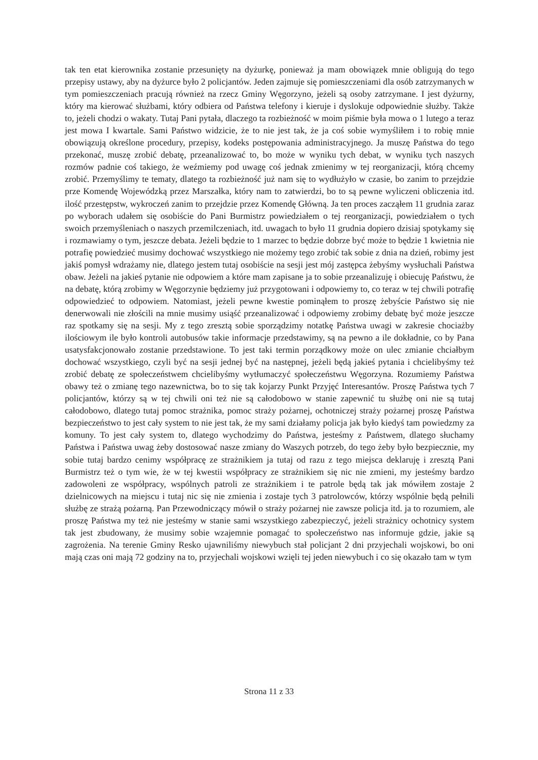tak ten etat kierownika zostanie przesunięty na dyżurkę, ponieważ ja mam obowiązek mnie obligują do tego przepisy ustawy, aby na dyżurce było 2 policjantów. Jeden zajmuje się pomieszczeniami dla osób zatrzymanych w tym pomieszczeniach pracują również na rzecz Gminy Węgorzyno, jeżeli są osoby zatrzymane. I jest dyżurny, który ma kierować służbami, który odbiera od Państwa telefony i kieruje i dyslokuje odpowiednie służby. Także to, jeżeli chodzi o wakaty. Tutaj Pani pytała, dlaczego ta rozbieżność w moim piśmie była mowa o 1 lutego a teraz jest mowa I kwartale. Sami Państwo widzicie, że to nie jest tak, że ja coś sobie wymyśliłem i to robię mnie obowiązują określone procedury, przepisy, kodeks postępowania administracyjnego. Ja muszę Państwa do tego przekonać, muszę zrobić debatę, przeanalizować to, bo może w wyniku tych debat, w wyniku tych naszych rozmów padnie coś takiego, że weźmiemy pod uwagę coś jednak zmienimy w tej reorganizacji, którą chcemy zrobić. Przemyślimy te tematy, dlatego ta rozbieżność już nam się to wydłużyło w czasie, bo zanim to przejdzie prze Komendę Wojewódzką przez Marszałka, który nam to zatwierdzi, bo to są pewne wyliczeni obliczenia itd. ilość przestępstw, wykroczeń zanim to przejdzie przez Komendę Główną. Ja ten proces zacząłem 11 grudnia zaraz po wyborach udałem się osobiście do Pani Burmistrz powiedziałem o tej reorganizacji, powiedziałem o tych swoich przemyśleniach o naszych przemilczeniach, itd. uwagach to było 11 grudnia dopiero dzisiaj spotykamy się i rozmawiamy o tym, jeszcze debata. Jeżeli będzie to 1 marzec to będzie dobrze być może to będzie 1 kwietnia nie potrafię powiedzieć musimy dochować wszystkiego nie możemy tego zrobić tak sobie z dnia na dzień, robimy jest jakiś pomysł wdrażamy nie, dlatego jestem tutaj osobiście na sesji jest mój zastępca żebyśmy wysłuchali Państwa obaw. Jeżeli na jakieś pytanie nie odpowiem a które mam zapisane ja to sobie przeanalizuję i obiecuję Państwu, że na debatę, którą zrobimy w Węgorzynie będziemy już przygotowani i odpowiemy to, co teraz w tej chwili potrafię odpowiedzieć to odpowiem. Natomiast, jeżeli pewne kwestie pominąłem to proszę żebyście Państwo się nie denerwowali nie złościli na mnie musimy usiąść przeanalizować i odpowiemy zrobimy debatę być może jeszcze raz spotkamy się na sesji. My z tego zresztą sobie sporządzimy notatkę Państwa uwagi w zakresie chociażby ilościowym ile było kontroli autobusów takie informacje przedstawimy, są na pewno a ile dokładnie, co by Pana usatysfakcjonowało zostanie przedstawione. To jest taki termin porządkowy może on ulec zmianie chciałbym dochować wszystkiego, czyli być na sesji jednej być na następnej, jeżeli będą jakieś pytania i chcielibyśmy też zrobić debatę ze społeczeństwem chcielibyśmy wytłumaczyć społeczeństwu Węgorzyna. Rozumiemy Państwa obawy też o zmianę tego nazewnictwa, bo to się tak kojarzy Punkt Przyjęć Interesantów. Proszę Państwa tych 7 policjantów, którzy są w tej chwili oni też nie są całodobowo w stanie zapewnić tu służbę oni nie są tutaj całodobowo, dlatego tutaj pomoc strażnika, pomoc straży pożarnej, ochotniczej straży pożarnej proszę Państwa bezpieczeństwo to jest cały system to nie jest tak, że my sami działamy policja jak było kiedyś tam powiedzmy za komuny. To jest cały system to, dlatego wychodzimy do Państwa, jesteśmy z Państwem, dlatego słuchamy Państwa i Państwa uwag żeby dostosować nasze zmiany do Waszych potrzeb, do tego żeby było bezpiecznie, my sobie tutaj bardzo cenimy współpracę ze strażnikiem ja tutaj od razu z tego miejsca deklaruję i zresztą Pani Burmistrz też o tym wie, że w tej kwestii współpracy ze strażnikiem się nic nie zmieni, my jesteśmy bardzo zadowoleni ze współpracy, wspólnych patroli ze strażnikiem i te patrole będą tak jak mówiłem zostaje 2 dzielnicowych na miejscu i tutaj nic się nie zmienia i zostaje tych 3 patrolowców, którzy wspólnie będą pełnili służbę ze strażą pożarną. Pan Przewodniczący mówił o straży pożarnej nie zawsze policja itd. ja to rozumiem, ale proszę Państwa my też nie jesteśmy w stanie sami wszystkiego zabezpieczyć, jeżeli strażnicy ochotnicy system tak jest zbudowany, że musimy sobie wzajemnie pomagać to społeczeństwo nas informuje gdzie, jakie są zagrożenia. Na terenie Gminy Resko ujawniliśmy niewybuch stał policjant 2 dni przyjechali wojskowi, bo oni mają czas oni mają 72 godziny na to, przyjechali wojskowi wzięli tej jeden niewybuch i co się okazało tam w tym
Strona 11 z 33